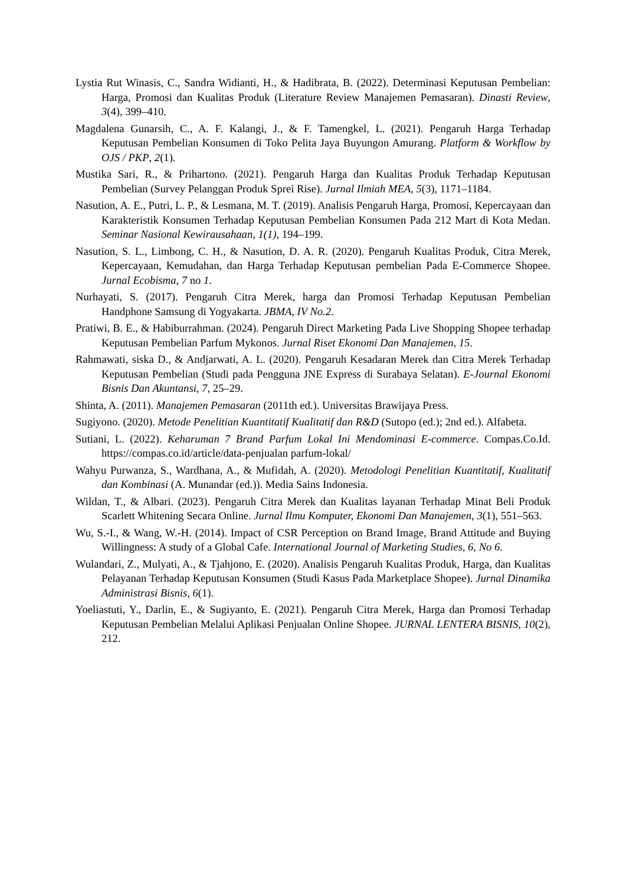Lystia Rut Winasis, C., Sandra Widianti, H., & Hadibrata, B. (2022). Determinasi Keputusan Pembelian: Harga, Promosi dan Kualitas Produk (Literature Review Manajemen Pemasaran). Dinasti Review, 3(4), 399–410.
Magdalena Gunarsih, C., A. F. Kalangi, J., & F. Tamengkel, L. (2021). Pengaruh Harga Terhadap Keputusan Pembelian Konsumen di Toko Pelita Jaya Buyungon Amurang. Platform & Workflow by OJS / PKP, 2(1).
Mustika Sari, R., & Prihartono. (2021). Pengaruh Harga dan Kualitas Produk Terhadap Keputusan Pembelian (Survey Pelanggan Produk Sprei Rise). Jurnal Ilmiah MEA, 5(3), 1171–1184.
Nasution, A. E., Putri, L. P., & Lesmana, M. T. (2019). Analisis Pengaruh Harga, Promosi, Kepercayaan dan Karakteristik Konsumen Terhadap Keputusan Pembelian Konsumen Pada 212 Mart di Kota Medan. Seminar Nasional Kewirausahaan, 1(1), 194–199.
Nasution, S. L., Limbong, C. H., & Nasution, D. A. R. (2020). Pengaruh Kualitas Produk, Citra Merek, Kepercayaan, Kemudahan, dan Harga Terhadap Keputusan pembelian Pada E-Commerce Shopee. Jurnal Ecobisma, 7 no 1.
Nurhayati, S. (2017). Pengaruh Citra Merek, harga dan Promosi Terhadap Keputusan Pembelian Handphone Samsung di Yogyakarta. JBMA, IV No.2.
Pratiwi, B. E., & Habiburrahman. (2024). Pengaruh Direct Marketing Pada Live Shopping Shopee terhadap Keputusan Pembelian Parfum Mykonos. Jurnal Riset Ekonomi Dan Manajemen, 15.
Rahmawati, siska D., & Andjarwati, A. L. (2020). Pengaruh Kesadaran Merek dan Citra Merek Terhadap Keputusan Pembelian (Studi pada Pengguna JNE Express di Surabaya Selatan). E-Journal Ekonomi Bisnis Dan Akuntansi, 7, 25–29.
Shinta, A. (2011). Manajemen Pemasaran (2011th ed.). Universitas Brawijaya Press.
Sugiyono. (2020). Metode Penelitian Kuantitatif Kualitatif dan R&D (Sutopo (ed.); 2nd ed.). Alfabeta.
Sutiani, L. (2022). Keharuman 7 Brand Parfum Lokal Ini Mendominasi E-commerce. Compas.Co.Id. https://compas.co.id/article/data-penjualan parfum-lokal/
Wahyu Purwanza, S., Wardhana, A., & Mufidah, A. (2020). Metodologi Penelitian Kuantitatif, Kualitatif dan Kombinasi (A. Munandar (ed.)). Media Sains Indonesia.
Wildan, T., & Albari. (2023). Pengaruh Citra Merek dan Kualitas layanan Terhadap Minat Beli Produk Scarlett Whitening Secara Online. Jurnal Ilmu Komputer, Ekonomi Dan Manajemen, 3(1), 551–563.
Wu, S.-I., & Wang, W.-H. (2014). Impact of CSR Perception on Brand Image, Brand Attitude and Buying Willingness: A study of a Global Cafe. International Journal of Marketing Studies, 6, No 6.
Wulandari, Z., Mulyati, A., & Tjahjono, E. (2020). Analisis Pengaruh Kualitas Produk, Harga, dan Kualitas Pelayanan Terhadap Keputusan Konsumen (Studi Kasus Pada Marketplace Shopee). Jurnal Dinamika Administrasi Bisnis, 6(1).
Yoeliastuti, Y., Darlin, E., & Sugiyanto, E. (2021). Pengaruh Citra Merek, Harga dan Promosi Terhadap Keputusan Pembelian Melalui Aplikasi Penjualan Online Shopee. JURNAL LENTERA BISNIS, 10(2), 212.